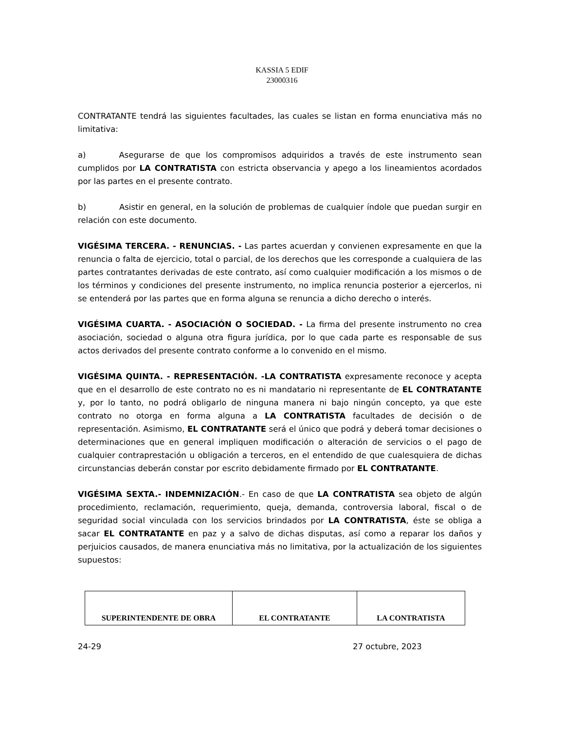KASSIA 5 EDIF
23000316
CONTRATANTE tendrá las siguientes facultades, las cuales se listan en forma enunciativa más no limitativa:
a) Asegurarse de que los compromisos adquiridos a través de este instrumento sean cumplidos por LA CONTRATISTA con estricta observancia y apego a los lineamientos acordados por las partes en el presente contrato.
b) Asistir en general, en la solución de problemas de cualquier índole que puedan surgir en relación con este documento.
VIGÉSIMA TERCERA. - RENUNCIAS. - Las partes acuerdan y convienen expresamente en que la renuncia o falta de ejercicio, total o parcial, de los derechos que les corresponde a cualquiera de las partes contratantes derivadas de este contrato, así como cualquier modificación a los mismos o de los términos y condiciones del presente instrumento, no implica renuncia posterior a ejercerlos, ni se entenderá por las partes que en forma alguna se renuncia a dicho derecho o interés.
VIGÉSIMA CUARTA. - ASOCIACIÓN O SOCIEDAD. - La firma del presente instrumento no crea asociación, sociedad o alguna otra figura jurídica, por lo que cada parte es responsable de sus actos derivados del presente contrato conforme a lo convenido en el mismo.
VIGÉSIMA QUINTA. - REPRESENTACIÓN. -LA CONTRATISTA expresamente reconoce y acepta que en el desarrollo de este contrato no es ni mandatario ni representante de EL CONTRATANTE y, por lo tanto, no podrá obligarlo de ninguna manera ni bajo ningún concepto, ya que este contrato no otorga en forma alguna a LA CONTRATISTA facultades de decisión o de representación. Asimismo, EL CONTRATANTE será el único que podrá y deberá tomar decisiones o determinaciones que en general impliquen modificación o alteración de servicios o el pago de cualquier contraprestación u obligación a terceros, en el entendido de que cualesquiera de dichas circunstancias deberán constar por escrito debidamente firmado por EL CONTRATANTE.
VIGÉSIMA SEXTA.- INDEMNIZACIÓN.- En caso de que LA CONTRATISTA sea objeto de algún procedimiento, reclamación, requerimiento, queja, demanda, controversia laboral, fiscal o de seguridad social vinculada con los servicios brindados por LA CONTRATISTA, éste se obliga a sacar EL CONTRATANTE en paz y a salvo de dichas disputas, así como a reparar los daños y perjuicios causados, de manera enunciativa más no limitativa, por la actualización de los siguientes supuestos:
| SUPERINTENDENTE DE OBRA | EL CONTRATANTE | LA CONTRATISTA |
24-29 27 octubre, 2023